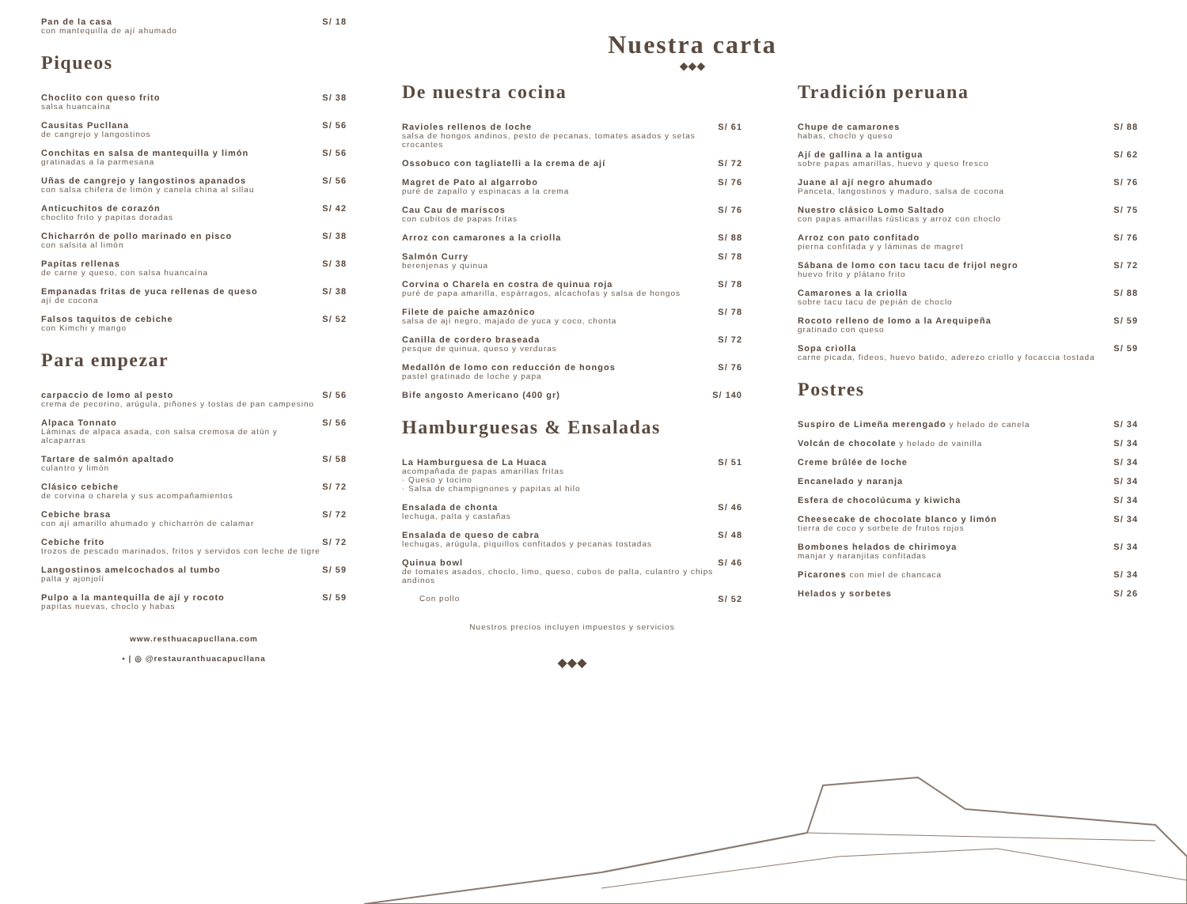Nuestra carta
◆◆◆
Pan de la casa
con mantequilla de ají ahumado
S/ 18
Piqueos
Choclito con queso frito
salsa huancaína
S/ 38
Causitas Pucllana
de cangrejo y langostinos
S/ 56
Conchitas en salsa de mantequilla y limón
gratinadas a la parmesana
S/ 56
Uñas de cangrejo y langostinos apanados
con salsa chifera de limón y canela china al sillau
S/ 56
Anticuchitos de corazón
choclito frito y papitas doradas
S/ 42
Chicharrón de pollo marinado en pisco
con salsita al limón
S/ 38
Papitas rellenas
de carne y queso, con salsa huancaína
S/ 38
Empanadas fritas de yuca rellenas de queso
ají de cocona
S/ 38
Falsos taquitos de cebiche
con Kimchi y mango
S/ 52
Para empezar
carpaccio de lomo al pesto
crema de pecorino, arúgula, piñones y tostas de pan campesino
S/ 56
Alpaca Tonnato
Láminas de alpaca asada, con salsa cremosa de atún y alcaparras
S/ 56
Tartare de salmón apaltado
culantro y limón
S/ 58
Clásico cebiche
de corvina o charela y sus acompañamientos
S/ 72
Cebiche brasa
con ají amarillo ahumado y chicharrón de calamar
S/ 72
Cebiche frito
trozos de pescado marinados, fritos y servidos con leche de tigre
S/ 72
Langostinos amelcochados al tumbo
palta y ajonjolí
S/ 59
Pulpo a la mantequilla de ají y rocoto
papitas nuevas, choclo y habas
S/ 59
www.resthuacapucllana.com
▪ | ◎ @restauranthuacapucllana
De nuestra cocina
Ravioles rellenos de loche
salsa de hongos andinos, pesto de pecanas, tomates asados y setas crocantes
S/ 61
Ossobuco con tagliatelli a la crema de ají
S/ 72
Magret de Pato al algarrobo
puré de zapallo y espinacas a la crema
S/ 76
Cau Cau de mariscos
con cubitos de papas fritas
S/ 76
Arroz con camarones a la criolla
S/ 88
Salmón Curry
berenjenas y quinua
S/ 78
Corvina o Charela en costra de quinua roja
puré de papa amarilla, espárragos, alcachofas y salsa de hongos
S/ 78
Filete de paiche amazónico
salsa de ají negro, majado de yuca y coco, chonta
S/ 78
Canilla de cordero braseada
pesque de quinua, queso y verduras
S/ 72
Medallón de lomo con reducción de hongos
pastel gratinado de loche y papa
S/ 76
Bife angosto Americano (400 gr)
S/ 140
Hamburguesas & Ensaladas
La Hamburguesa de La Huaca
acompañada de papas amarillas fritas
· Queso y tocino
· Salsa de champignones y papitas al hilo
S/ 51
Ensalada de chonta
lechuga, palta y castañas
S/ 46
Ensalada de queso de cabra
lechugas, arúgula, piquillos confitados y pecanas tostadas
S/ 48
Quinua bowl
de tomates asados, choclo, limo, queso, cubos de palta, culantro y chips andinos
S/ 46
Con pollo S/ 52
Nuestros precios incluyen impuestos y servicios
◆◆◆
Tradición peruana
Chupe de camarones
habas, choclo y queso
S/ 88
Ají de gallina a la antigua
sobre papas amarillas, huevo y queso fresco
S/ 62
Juane al ají negro ahumado
Panceta, langostinos y maduro, salsa de cocona
S/ 76
Nuestro clásico Lomo Saltado
con papas amarillas rústicas y arroz con choclo
S/ 75
Arroz con pato confitado
pierna confitada y y láminas de magret
S/ 76
Sábana de lomo con tacu tacu de frijol negro
huevo frito y plátano frito
S/ 72
Camarones a la criolla
sobre tacu tacu de pepián de choclo
S/ 88
Rocoto relleno de lomo a la Arequipeña
gratinado con queso
S/ 59
Sopa criolla
carne picada, fideos, huevo batido, aderezo criollo y focaccia tostada
S/ 59
Postres
Suspiro de Limeña merengado y helado de canela
S/ 34
Volcán de chocolate y helado de vainilla
S/ 34
Creme brûlée de loche S/ 34
Encanelado y naranja S/ 34
Esfera de chocolúcuma y kiwicha
S/ 34
Cheesecake de chocolate blanco y limón
tierra de coco y sorbete de frutos rojos
S/ 34
Bombones helados de chirimoya
manjar y naranjitas confitadas
S/ 34
Picarones con miel de chancaca S/ 34
Helados y sorbetes S/ 26